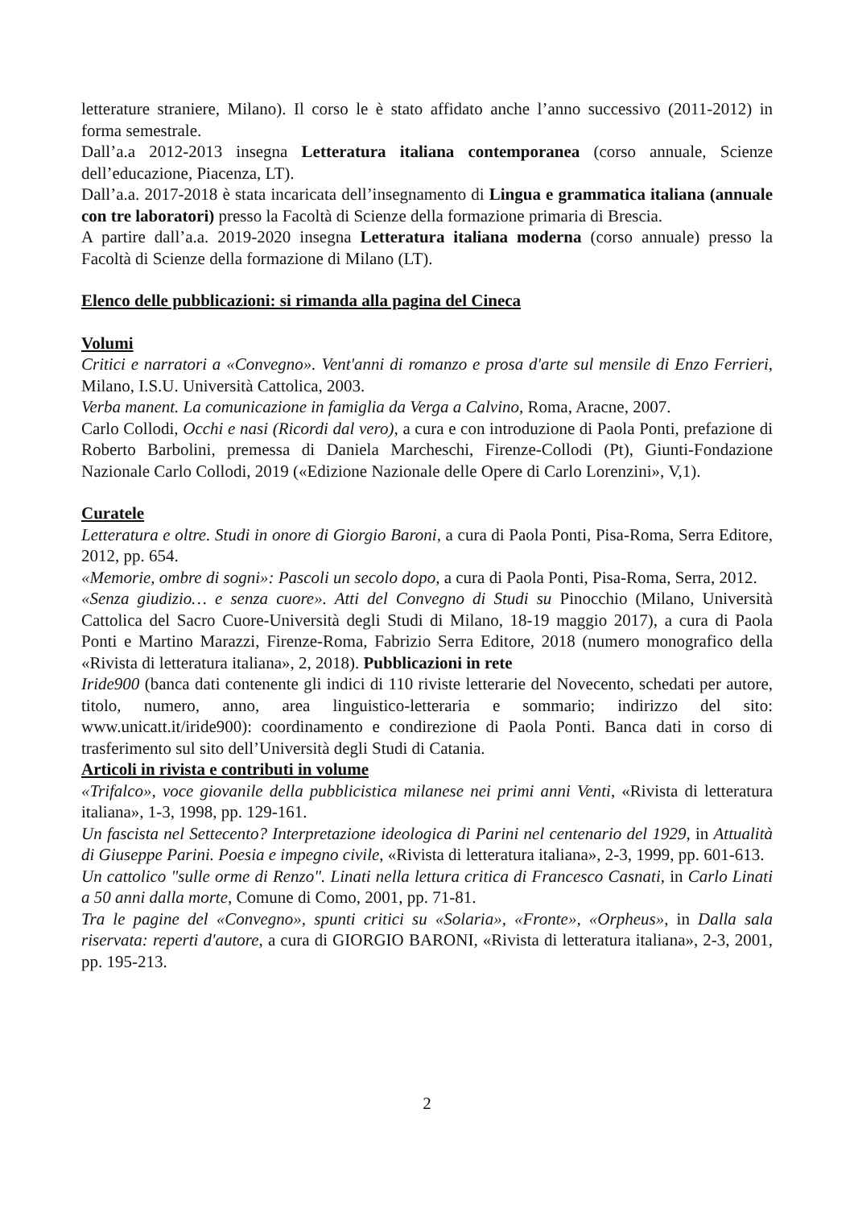letterature straniere, Milano). Il corso le è stato affidato anche l’anno successivo (2011-2012) in forma semestrale.
Dall’a.a 2012-2013 insegna Letteratura italiana contemporanea (corso annuale, Scienze dell’educazione, Piacenza, LT).
Dall’a.a. 2017-2018 è stata incaricata dell’insegnamento di Lingua e grammatica italiana (annuale con tre laboratori) presso la Facoltà di Scienze della formazione primaria di Brescia.
A partire dall’a.a. 2019-2020 insegna Letteratura italiana moderna (corso annuale) presso la Facoltà di Scienze della formazione di Milano (LT).
Elenco delle pubblicazioni: si rimanda alla pagina del Cineca
Volumi
Critici e narratori a «Convegno». Vent'anni di romanzo e prosa d'arte sul mensile di Enzo Ferrieri, Milano, I.S.U. Università Cattolica, 2003.
Verba manent. La comunicazione in famiglia da Verga a Calvino, Roma, Aracne, 2007.
Carlo Collodi, Occhi e nasi (Ricordi dal vero), a cura e con introduzione di Paola Ponti, prefazione di Roberto Barbolini, premessa di Daniela Marcheschi, Firenze-Collodi (Pt), Giunti-Fondazione Nazionale Carlo Collodi, 2019 («Edizione Nazionale delle Opere di Carlo Lorenzini», V,1).
Curatele
Letteratura e oltre. Studi in onore di Giorgio Baroni, a cura di Paola Ponti, Pisa-Roma, Serra Editore, 2012, pp. 654.
«Memorie, ombre di sogni»: Pascoli un secolo dopo, a cura di Paola Ponti, Pisa-Roma, Serra, 2012.
«Senza giudizio… e senza cuore». Atti del Convegno di Studi su Pinocchio (Milano, Università Cattolica del Sacro Cuore-Università degli Studi di Milano, 18-19 maggio 2017), a cura di Paola Ponti e Martino Marazzi, Firenze-Roma, Fabrizio Serra Editore, 2018 (numero monografico della «Rivista di letteratura italiana», 2, 2018). Pubblicazioni in rete
Iride900 (banca dati contenente gli indici di 110 riviste letterarie del Novecento, schedati per autore, titolo, numero, anno, area linguistico-letteraria e sommario; indirizzo del sito: www.unicatt.it/iride900): coordinamento e condirezione di Paola Ponti. Banca dati in corso di trasferimento sul sito dell’Università degli Studi di Catania.
Articoli in rivista e contributi in volume
«Trifalco», voce giovanile della pubblicistica milanese nei primi anni Venti, «Rivista di letteratura italiana», 1-3, 1998, pp. 129-161.
Un fascista nel Settecento? Interpretazione ideologica di Parini nel centenario del 1929, in Attualità di Giuseppe Parini. Poesia e impegno civile, «Rivista di letteratura italiana», 2-3, 1999, pp. 601-613.
Un cattolico "sulle orme di Renzo". Linati nella lettura critica di Francesco Casnati, in Carlo Linati a 50 anni dalla morte, Comune di Como, 2001, pp. 71-81.
Tra le pagine del «Convegno», spunti critici su «Solaria», «Fronte», «Orpheus», in Dalla sala riservata: reperti d'autore, a cura di GIORGIO BARONI, «Rivista di letteratura italiana», 2-3, 2001, pp. 195-213.
2